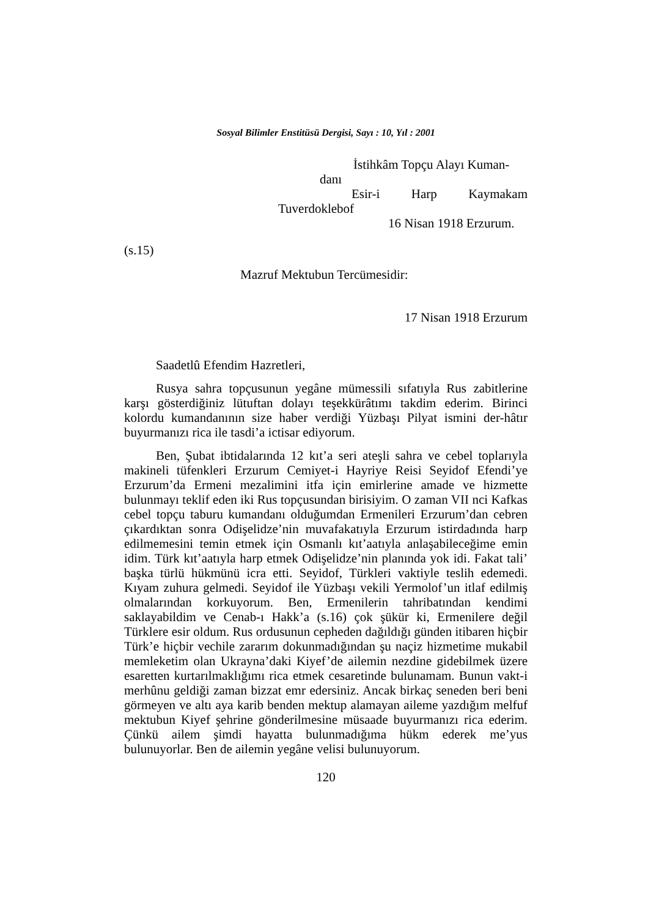Sosyal Bilimler Enstitüsü Dergisi, Sayı : 10, Yıl : 2001
İstihkâm Topçu Alayı Kuman-
danı
Esir-i Harp Kaymakam
Tuverdoklebof
16 Nisan 1918 Erzurum.
(s.15)
Mazruf Mektubun Tercümesidir:
17 Nisan 1918 Erzurum
Saadetlû Efendim Hazretleri,
Rusya sahra topçusunun yegâne mümessili sıfatıyla Rus zabitlerine karşı gösterdiğiniz lütuftan dolayı teşekkürâtımı takdim ederim. Birinci kolordu kumandanının size haber verdiği Yüzbaşı Pilyat ismini der-hâtır buyurmanızı rica ile tasdi’a ictisar ediyorum.
Ben, Şubat ibtidalarında 12 kıt’a seri ateşli sahra ve cebel toplarıyla makineli tüfenkleri Erzurum Cemiyet-i Hayriye Reisi Seyidof Efendi’ye Erzurum’da Ermeni mezalimini itfa için emirlerine amade ve hizmette bulunmayı teklif eden iki Rus topçusundan birisiyim. O zaman VII nci Kafkas cebel topçu taburu kumandanı olduğumdan Ermenileri Erzurum’dan cebren çıkardıktan sonra Odişelidze’nin muvafakatıyla Erzurum istirdadında harp edilmemesini temin etmek için Osmanlı kıt’aatıyla anlaşabileceğime emin idim. Türk kıt’aatıyla harp etmek Odişelidze’nin planında yok idi. Fakat tali’ başka türlü hükmünü icra etti. Seyidof, Türkleri vaktiyle teslih edemedi. Kıyam zuhura gelmedi. Seyidof ile Yüzbaşı vekili Yermolof’un itlaf edilmiş olmalarından korkuyorum. Ben, Ermenilerin tahribatından kendimi saklayabildim ve Cenab-ı Hakk’a (s.16) çok şükür ki, Ermenilere değil Türklere esir oldum. Rus ordusunun cepheden dağıldığı günden itibaren hiçbir Türk’e hiçbir vechile zararım dokunmadığından şu naçiz hizmetime mukabil memleketim olan Ukrayna’daki Kiyef’de ailemin nezdine gidebilmek üzere esaretten kurtarılmaklığımı rica etmek cesaretinde bulunamam. Bunun vakt-i merhûnu geldiği zaman bizzat emr edersiniz. Ancak birkaç seneden beri beni görmeyen ve altı aya karib benden mektup alamayan aileme yazdığım melfuf mektubun Kiyef şehrine gönderilmesine müsaade buyurmanızı rica ederim. Çünkü ailem şimdi hayatta bulunmadığıma hükm ederek me’yus bulunuyorlar. Ben de ailemin yegâne velisi bulunuyorum.
120